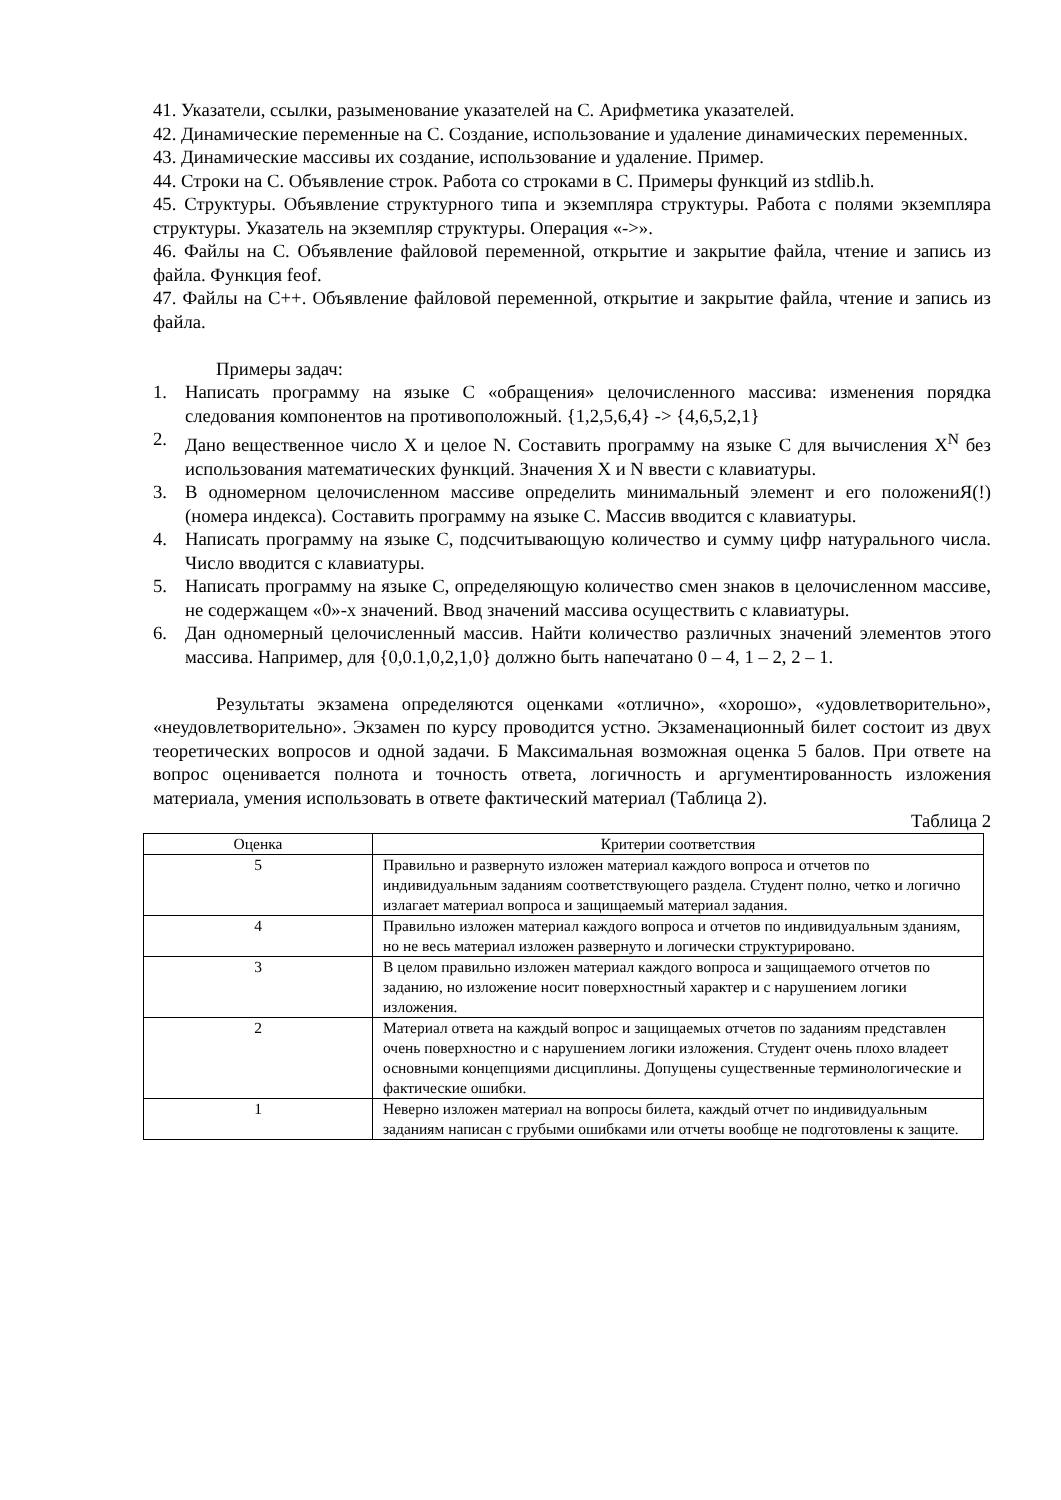41. Указатели, ссылки, разыменование указателей на С. Арифметика указателей.
42. Динамические переменные на С. Создание, использование и удаление динамических переменных.
43. Динамические массивы их создание, использование и удаление. Пример.
44. Строки на С. Объявление строк. Работа со строками в С. Примеры функций из stdlib.h.
45. Структуры. Объявление структурного типа и экземпляра структуры. Работа с полями экземпляра структуры. Указатель на экземпляр структуры. Операция «->».
46. Файлы на С. Объявление файловой переменной, открытие и закрытие файла, чтение и запись из файла. Функция feof.
47. Файлы на С++. Объявление файловой переменной, открытие и закрытие файла, чтение и запись из файла.
Примеры задач:
1. Написать программу на языке С «обращения» целочисленного массива: изменения порядка следования компонентов на противоположный. {1,2,5,6,4} -> {4,6,5,2,1}
2. Дано вещественное число X и целое N. Составить программу на языке С для вычисления X<sup>N</sup> без использования математических функций. Значения X и N ввести с клавиатуры.
3. В одномерном целочисленном массиве определить минимальный элемент и его положениЯ(!) (номера индекса). Составить программу на языке С. Массив вводится с клавиатуры.
4. Написать программу на языке С, подсчитывающую количество и сумму цифр натурального числа. Число вводится с клавиатуры.
5. Написать программу на языке С, определяющую количество смен знаков в целочисленном массиве, не содержащем «0»-х значений. Ввод значений массива осуществить с клавиатуры.
6. Дан одномерный целочисленный массив. Найти количество различных значений элементов этого массива. Например, для {0,0.1,0,2,1,0} должно быть напечатано 0 – 4, 1 – 2, 2 – 1.
Результаты экзамена определяются оценками «отлично», «хорошо», «удовлетворительно», «неудовлетворительно». Экзамен по курсу проводится устно. Экзаменационный билет состоит из двух теоретических вопросов и одной задачи. Б Максимальная возможная оценка 5 балов. При ответе на вопрос оценивается полнота и точность ответа, логичность и аргументированность изложения материала, умения использовать в ответе фактический материал (Таблица 2).
Таблица 2
| Оценка | Критерии соответствия |
| --- | --- |
| 5 | Правильно и развернуто изложен материал каждого вопроса и отчетов по индивидуальным заданиям соответствующего раздела. Студент полно, четко и логично излагает материал вопроса и защищаемый материал задания. |
| 4 | Правильно изложен материал каждого вопроса и отчетов по индивидуальным зданиям, но не весь материал изложен развернуто и логически структурировано. |
| 3 | В целом правильно изложен материал каждого вопроса и защищаемого отчетов по заданию, но изложение носит поверхностный характер и с нарушением логики изложения. |
| 2 | Материал ответа на каждый вопрос и защищаемых отчетов по заданиям представлен очень поверхностно и с нарушением логики изложения. Студент очень плохо владеет основными концепциями дисциплины. Допущены существенные терминологические и фактические ошибки. |
| 1 | Неверно изложен материал на вопросы билета, каждый отчет по индивидуальным заданиям написан с грубыми ошибками или отчеты вообще не подготовлены к защите. |